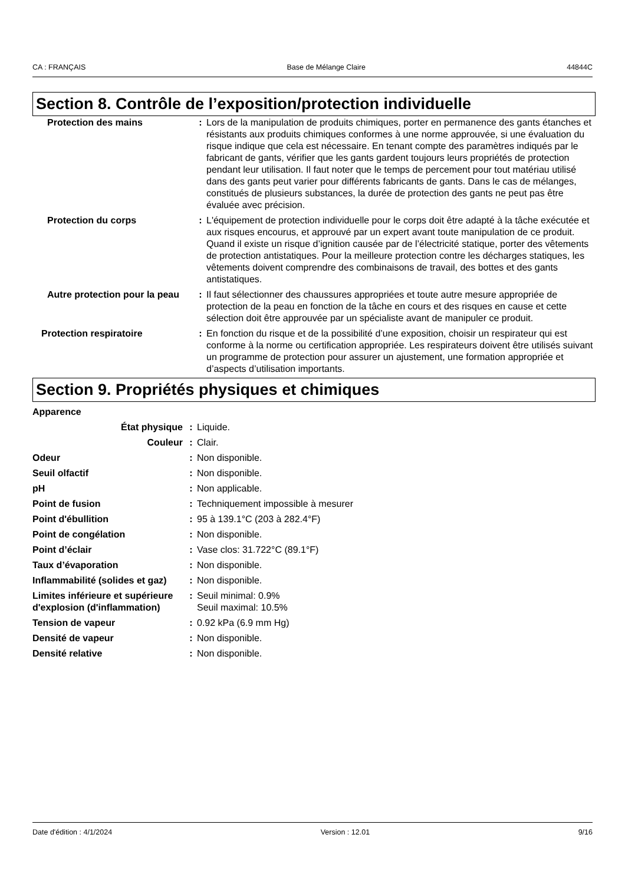CA : FRANÇAIS Base de Mélange Claire 44844C
Section 8. Contrôle de l’exposition/protection individuelle
| Protection des mains | : | Lors de la manipulation de produits chimiques, porter en permanence des gants étanches et résistants aux produits chimiques conformes à une norme approuvée, si une évaluation du risque indique que cela est nécessaire. En tenant compte des paramètres indiqués par le fabricant de gants, vérifier que les gants gardent toujours leurs propriétés de protection pendant leur utilisation. Il faut noter que le temps de percement pour tout matériau utilisé dans des gants peut varier pour différents fabricants de gants. Dans le cas de mélanges, constitués de plusieurs substances, la durée de protection des gants ne peut pas être évaluée avec précision. |
| Protection du corps | : | L'équipement de protection individuelle pour le corps doit être adapté à la tâche exécutée et aux risques encourus, et approuvé par un expert avant toute manipulation de ce produit. Quand il existe un risque d’ignition causée par de l’électricité statique, porter des vêtements de protection antistatiques. Pour la meilleure protection contre les décharges statiques, les vêtements doivent comprendre des combinaisons de travail, des bottes et des gants antistatiques. |
| Autre protection pour la peau | : | Il faut sélectionner des chaussures appropriées et toute autre mesure appropriée de protection de la peau en fonction de la tâche en cours et des risques en cause et cette sélection doit être approuvée par un spécialiste avant de manipuler ce produit. |
| Protection respiratoire | : | En fonction du risque et de la possibilité d’une exposition, choisir un respirateur qui est conforme à la norme ou certification appropriée. Les respirateurs doivent être utilisés suivant un programme de protection pour assurer un ajustement, une formation appropriée et d’aspects d’utilisation importants. |
Section 9. Propriétés physiques et chimiques
| Apparence | | |
| État physique | : | Liquide. |
| Couleur | : | Clair. |
| Odeur | : | Non disponible. |
| Seuil olfactif | : | Non disponible. |
| pH | : | Non applicable. |
| Point de fusion | : | Techniquement impossible à mesurer |
| Point d'ébullition | : | 95 à 139.1°C (203 à 282.4°F) |
| Point de congélation | : | Non disponible. |
| Point d’éclair | : | Vase clos: 31.722°C (89.1°F) |
| Taux d’évaporation | : | Non disponible. |
| Inflammabilité (solides et gaz) | : | Non disponible. |
| Limites inférieure et supérieure d'explosion (d'inflammation) | : | Seuil minimal: 0.9% Seuil maximal: 10.5% |
| Tension de vapeur | : | 0.92 kPa (6.9 mm Hg) |
| Densité de vapeur | : | Non disponible. |
| Densité relative | : | Non disponible. |
Date d'édition : 4/1/2024 Version : 12.01 9/16